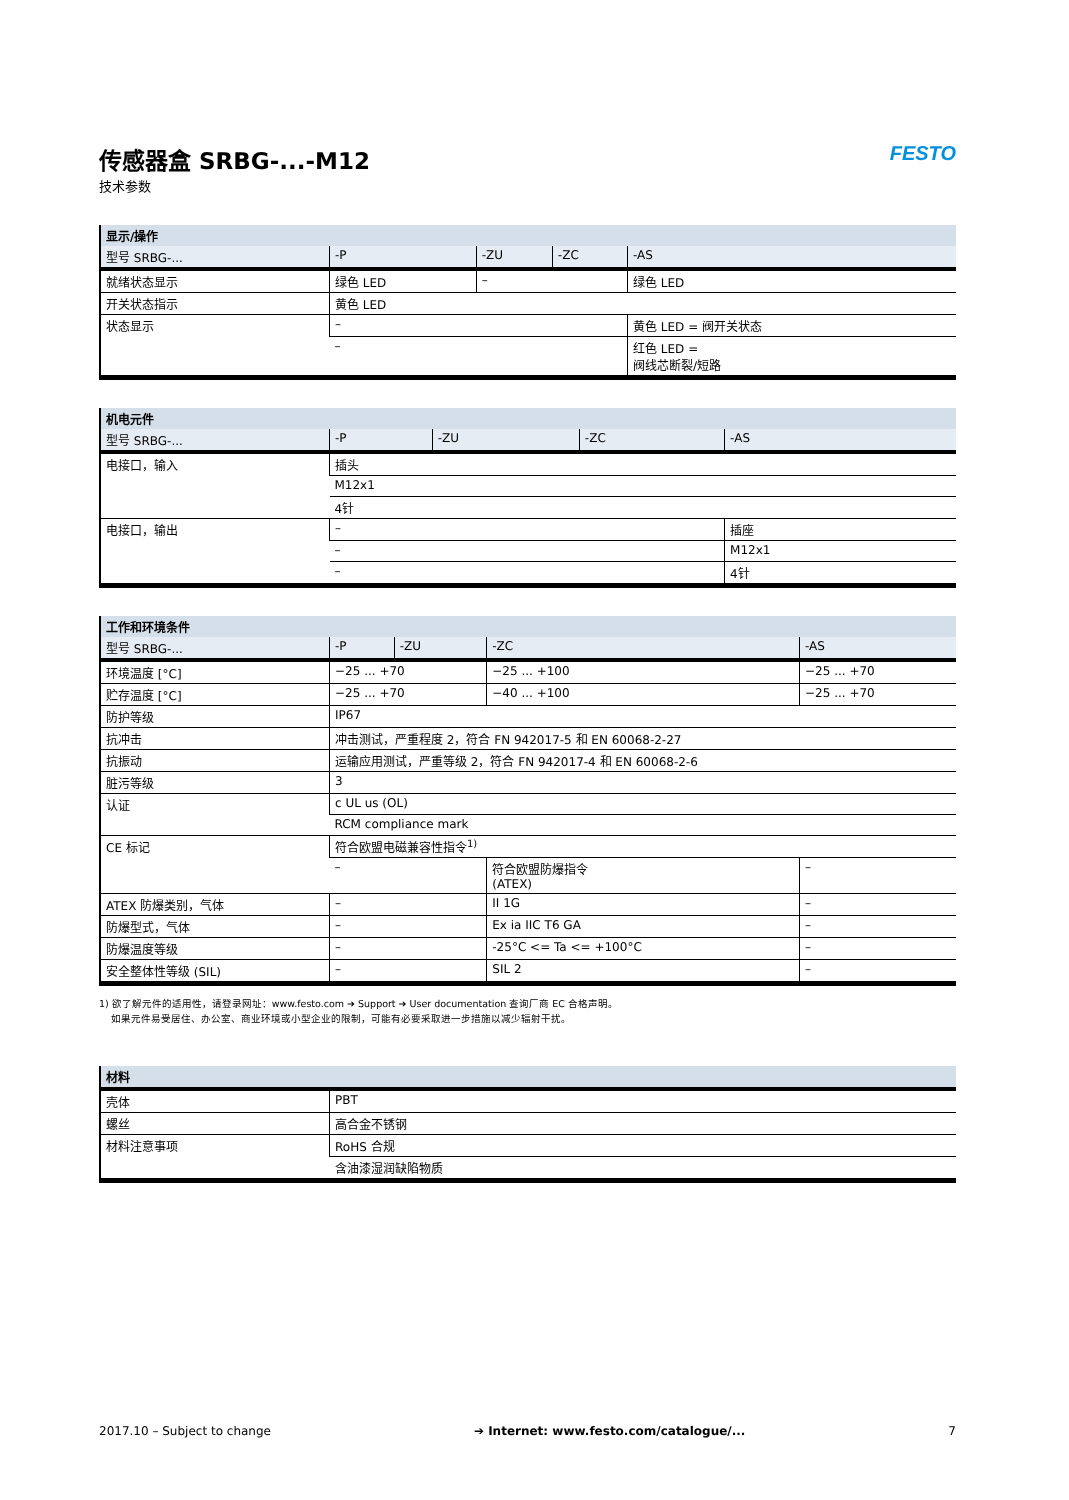传感器盒 SRBG-...-M12
技术参数
FESTO
| 显示/操作 | | | | |
| --- | --- | --- | --- | --- |
| 型号 SRBG-... | -P | -ZU | -ZC | -AS |
| 就绪状态显示 | 绿色 LED | – | | 绿色 LED |
| 开关状态指示 | 黄色 LED | | | |
| 状态显示 | – | | | 黄色 LED = 阀开关状态 |
| | – | | | 红色 LED = 阀线芯断裂/短路 |
| 机电元件 | | | | |
| --- | --- | --- | --- | --- |
| 型号 SRBG-... | -P | -ZU | -ZC | -AS |
| 电接口，输入 | 插头 | | | |
| | M12x1 | | | |
| | 4针 | | | |
| 电接口，输出 | – | | | 插座 |
| | – | | | M12x1 |
| | – | | | 4针 |
| 工作和环境条件 | | | | |
| --- | --- | --- | --- | --- |
| 型号 SRBG-... | -P | -ZU | -ZC | -AS |
| 环境温度 [°C] | −25 ... +70 | | −25 ... +100 | −25 ... +70 |
| 贮存温度 [°C] | −25 ... +70 | | −40 ... +100 | −25 ... +70 |
| 防护等级 | IP67 | | | |
| 抗冲击 | 冲击测试，严重程度 2，符合 FN 942017-5 和 EN 60068-2-27 | | | |
| 抗振动 | 运输应用测试，严重等级 2，符合 FN 942017-4 和 EN 60068-2-6 | | | |
| 脏污等级 | 3 | | | |
| 认证 | c UL us (OL) | | | |
| | RCM compliance mark | | | |
| CE 标记 | 符合欧盟电磁兼容性指令<sup>1)</sup> | | | |
| | – | | 符合欧盟防爆指令 (ATEX) | – |
| ATEX 防爆类别，气体 | – | | II 1G | – |
| 防爆型式，气体 | – | | Ex ia IIC T6 GA | – |
| 防爆温度等级 | – | | -25°C <= Ta <= +100°C | – |
| 安全整体性等级 (SIL) | – | | SIL 2 | – |
1) 欲了解元件的适用性，请登录网址：www.festo.com ➔ Support ➔ User documentation 查询厂商 EC 合格声明。
如果元件易受居住、办公室、商业环境或小型企业的限制，可能有必要采取进一步措施以减少辐射干扰。
| 材料 | |
| --- | --- |
| 壳体 | PBT |
| 螺丝 | 高合金不锈钢 |
| 材料注意事项 | RoHS 合规 |
| | 含油漆湿润缺陷物质 |
2017.10 – Subject to change ➔ Internet: www.festo.com/catalogue/... 7